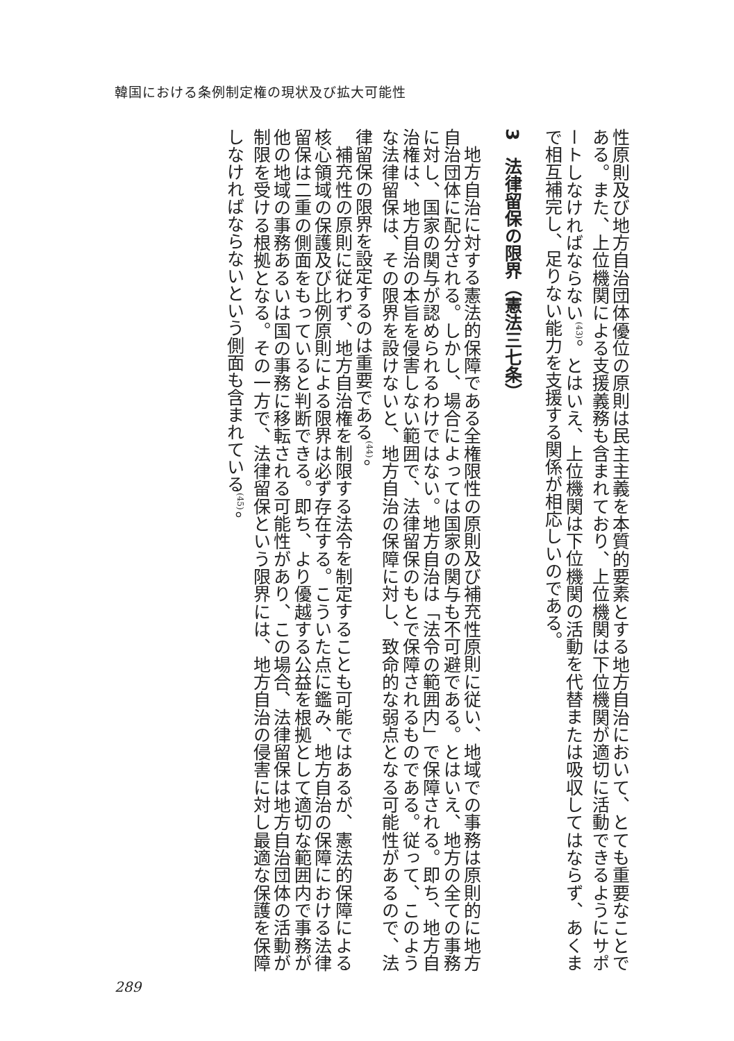韓国における条例制定権の現状及び拡大可能性
性原則及び地方自治団体優位の原則は民主主義を本質的要素とする地方自治において、とても重要なことである。また、上位機関による支援義務も含まれており、上位機関は下位機関が適切に活動できるようにサポートしなければならない<sup>(43)</sup>。とはいえ、上位機関は下位機関の活動を代替または吸収してはならず、あくまで相互補完し、足りない能力を支援する関係が相応しいのである。
3　法律留保の限界（憲法三七条）
地方自治に対する憲法的保障である全権限性の原則及び補充性原則に従い、地域での事務は原則的に地方自治団体に配分される。しかし、場合によっては国家の関与も不可避である。とはいえ、地方の全ての事務に対し、国家の関与が認められるわけではない。地方自治は「法令の範囲内」で保障される。即ち、地方自治権は、地方自治の本旨を侵害しない範囲で、法律留保のもとで保障されるものである。従って、このような法律留保は、その限界を設けないと、地方自治の保障に対し、致命的な弱点となる可能性があるので、法律留保の限界を設定するのは重要である<sup>(44)</sup>。
補充性の原則に従わず、地方自治権を制限する法令を制定することも可能ではあるが、憲法的保障による核心領域の保護及び比例原則による限界は必ず存在する。こういた点に鑑み、地方自治の保障における法律留保は二重の側面をもっていると判断できる。即ち、より優越する公益を根拠として適切な範囲内で事務が他の地域の事務あるいは国の事務に移転される可能性があり、この場合、法律留保は地方自治団体の活動が制限を受ける根拠となる。その一方で、法律留保という限界には、地方自治の侵害に対し最適な保護を保障しなければならないという側面も含まれている<sup>(45)</sup>。
289